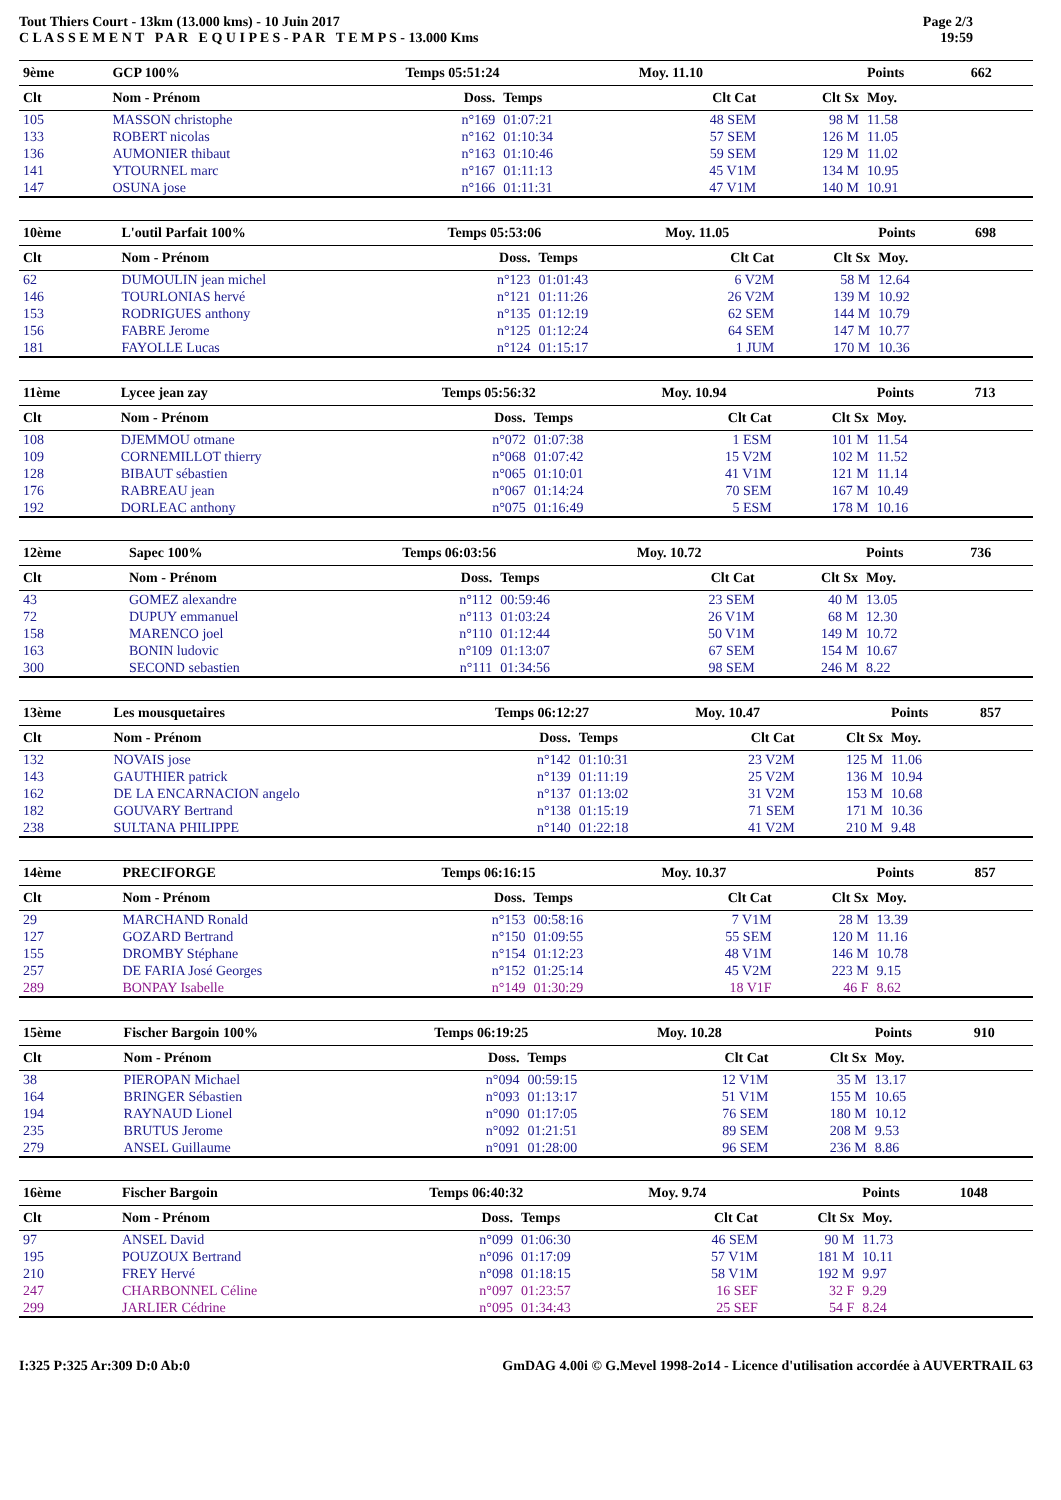Tout Thiers Court - 13km (13.000 kms) - 10 Juin 2017
C L A S S E M E N T P A R E Q U I P E S - P A R T E M P S - 13.000 Kms
Page 2/3
19:59
| 9ème | GCP 100% | Temps 05:51:24 | | Moy. 11.10 | | Points | 662 |
| Clt | Nom - Prénom | Doss. | Temps | Clt Cat | Clt Sx | Moy. | |
| 105 | MASSON christophe | n°169 | 01:07:21 | 48 SEM | 98 M | 11.58 | |
| 133 | ROBERT nicolas | n°162 | 01:10:34 | 57 SEM | 126 M | 11.05 | |
| 136 | AUMONIER thibaut | n°163 | 01:10:46 | 59 SEM | 129 M | 11.02 | |
| 141 | YTOURNEL marc | n°167 | 01:11:13 | 45 V1M | 134 M | 10.95 | |
| 147 | OSUNA jose | n°166 | 01:11:31 | 47 V1M | 140 M | 10.91 | |
| 10ème | L'outil Parfait 100% | Temps 05:53:06 | | Moy. 11.05 | | Points | 698 |
| Clt | Nom - Prénom | Doss. | Temps | Clt Cat | Clt Sx | Moy. | |
| 62 | DUMOULIN jean michel | n°123 | 01:01:43 | 6 V2M | 58 M | 12.64 | |
| 146 | TOURLONIAS hervé | n°121 | 01:11:26 | 26 V2M | 139 M | 10.92 | |
| 153 | RODRIGUES anthony | n°135 | 01:12:19 | 62 SEM | 144 M | 10.79 | |
| 156 | FABRE Jerome | n°125 | 01:12:24 | 64 SEM | 147 M | 10.77 | |
| 181 | FAYOLLE Lucas | n°124 | 01:15:17 | 1 JUM | 170 M | 10.36 | |
| 11ème | Lycee jean zay | Temps 05:56:32 | | Moy. 10.94 | | Points | 713 |
| Clt | Nom - Prénom | Doss. | Temps | Clt Cat | Clt Sx | Moy. | |
| 108 | DJEMMOU otmane | n°072 | 01:07:38 | 1 ESM | 101 M | 11.54 | |
| 109 | CORNEMILLOT thierry | n°068 | 01:07:42 | 15 V2M | 102 M | 11.52 | |
| 128 | BIBAUT sébastien | n°065 | 01:10:01 | 41 V1M | 121 M | 11.14 | |
| 176 | RABREAU jean | n°067 | 01:14:24 | 70 SEM | 167 M | 10.49 | |
| 192 | DORLEAC anthony | n°075 | 01:16:49 | 5 ESM | 178 M | 10.16 | |
| 12ème | Sapec 100% | Temps 06:03:56 | | Moy. 10.72 | | Points | 736 |
| Clt | Nom - Prénom | Doss. | Temps | Clt Cat | Clt Sx | Moy. | |
| 43 | GOMEZ alexandre | n°112 | 00:59:46 | 23 SEM | 40 M | 13.05 | |
| 72 | DUPUY emmanuel | n°113 | 01:03:24 | 26 V1M | 68 M | 12.30 | |
| 158 | MARENCO joel | n°110 | 01:12:44 | 50 V1M | 149 M | 10.72 | |
| 163 | BONIN ludovic | n°109 | 01:13:07 | 67 SEM | 154 M | 10.67 | |
| 300 | SECOND sebastien | n°111 | 01:34:56 | 98 SEM | 246 M | 8.22 | |
| 13ème | Les mousquetaires | Temps 06:12:27 | | Moy. 10.47 | | Points | 857 |
| Clt | Nom - Prénom | Doss. | Temps | Clt Cat | Clt Sx | Moy. | |
| 132 | NOVAIS jose | n°142 | 01:10:31 | 23 V2M | 125 M | 11.06 | |
| 143 | GAUTHIER patrick | n°139 | 01:11:19 | 25 V2M | 136 M | 10.94 | |
| 162 | DE LA ENCARNACION angelo | n°137 | 01:13:02 | 31 V2M | 153 M | 10.68 | |
| 182 | GOUVARY Bertrand | n°138 | 01:15:19 | 71 SEM | 171 M | 10.36 | |
| 238 | SULTANA PHILIPPE | n°140 | 01:22:18 | 41 V2M | 210 M | 9.48 | |
| 14ème | PRECIFORGE | Temps 06:16:15 | | Moy. 10.37 | | Points | 857 |
| Clt | Nom - Prénom | Doss. | Temps | Clt Cat | Clt Sx | Moy. | |
| 29 | MARCHAND Ronald | n°153 | 00:58:16 | 7 V1M | 28 M | 13.39 | |
| 127 | GOZARD Bertrand | n°150 | 01:09:55 | 55 SEM | 120 M | 11.16 | |
| 155 | DROMBY Stéphane | n°154 | 01:12:23 | 48 V1M | 146 M | 10.78 | |
| 257 | DE FARIA José Georges | n°152 | 01:25:14 | 45 V2M | 223 M | 9.15 | |
| 289 | BONPAY Isabelle | n°149 | 01:30:29 | 18 V1F | 46 F | 8.62 | |
| 15ème | Fischer Bargoin 100% | Temps 06:19:25 | | Moy. 10.28 | | Points | 910 |
| Clt | Nom - Prénom | Doss. | Temps | Clt Cat | Clt Sx | Moy. | |
| 38 | PIEROPAN Michael | n°094 | 00:59:15 | 12 V1M | 35 M | 13.17 | |
| 164 | BRINGER Sébastien | n°093 | 01:13:17 | 51 V1M | 155 M | 10.65 | |
| 194 | RAYNAUD Lionel | n°090 | 01:17:05 | 76 SEM | 180 M | 10.12 | |
| 235 | BRUTUS Jerome | n°092 | 01:21:51 | 89 SEM | 208 M | 9.53 | |
| 279 | ANSEL Guillaume | n°091 | 01:28:00 | 96 SEM | 236 M | 8.86 | |
| 16ème | Fischer Bargoin | Temps 06:40:32 | | Moy. 9.74 | | Points | 1048 |
| Clt | Nom - Prénom | Doss. | Temps | Clt Cat | Clt Sx | Moy. | |
| 97 | ANSEL David | n°099 | 01:06:30 | 46 SEM | 90 M | 11.73 | |
| 195 | POUZOUX Bertrand | n°096 | 01:17:09 | 57 V1M | 181 M | 10.11 | |
| 210 | FREY Hervé | n°098 | 01:18:15 | 58 V1M | 192 M | 9.97 | |
| 247 | CHARBONNEL Céline | n°097 | 01:23:57 | 16 SEF | 32 F | 9.29 | |
| 299 | JARLIER Cédrine | n°095 | 01:34:43 | 25 SEF | 54 F | 8.24 | |
I:325 P:325 Ar:309 D:0 Ab:0 GmDAG 4.00i © G.Mevel 1998-2o14 - Licence d'utilisation accordée à AUVERTRAIL 63